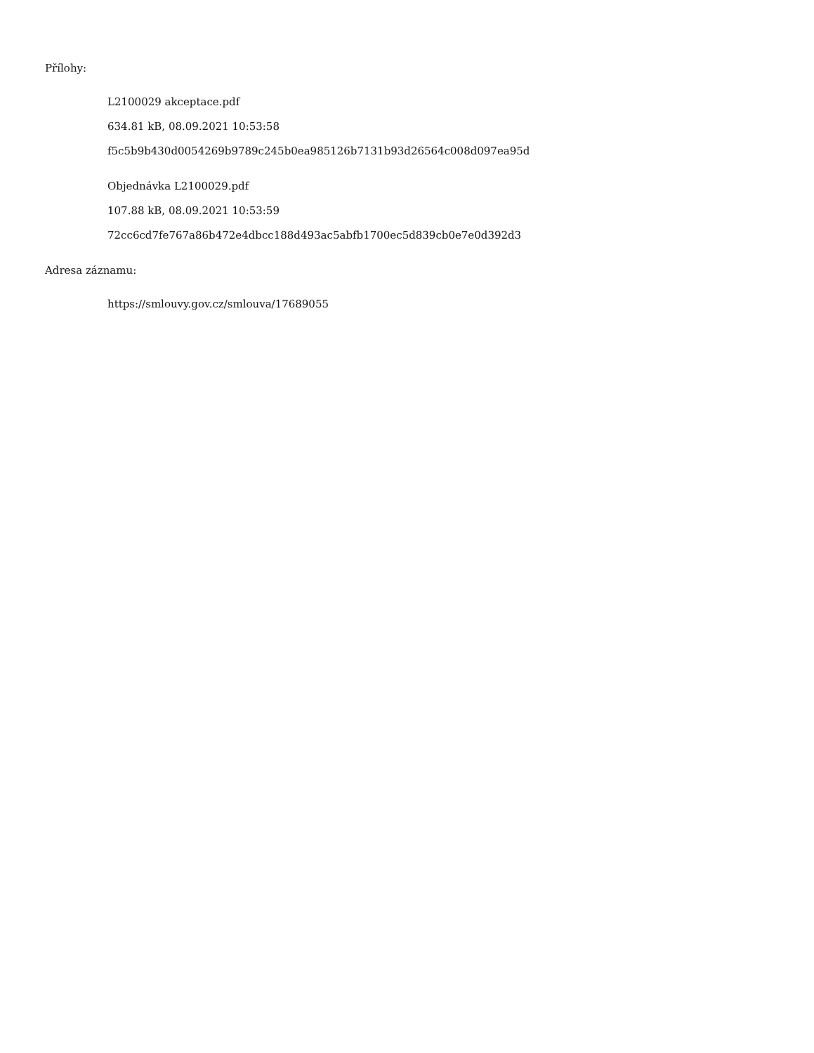Přílohy:
L2100029 akceptace.pdf
634.81 kB, 08.09.2021 10:53:58
f5c5b9b430d0054269b9789c245b0ea985126b7131b93d26564c008d097ea95d
Objednávka L2100029.pdf
107.88 kB, 08.09.2021 10:53:59
72cc6cd7fe767a86b472e4dbcc188d493ac5abfb1700ec5d839cb0e7e0d392d3
Adresa záznamu:
https://smlouvy.gov.cz/smlouva/17689055